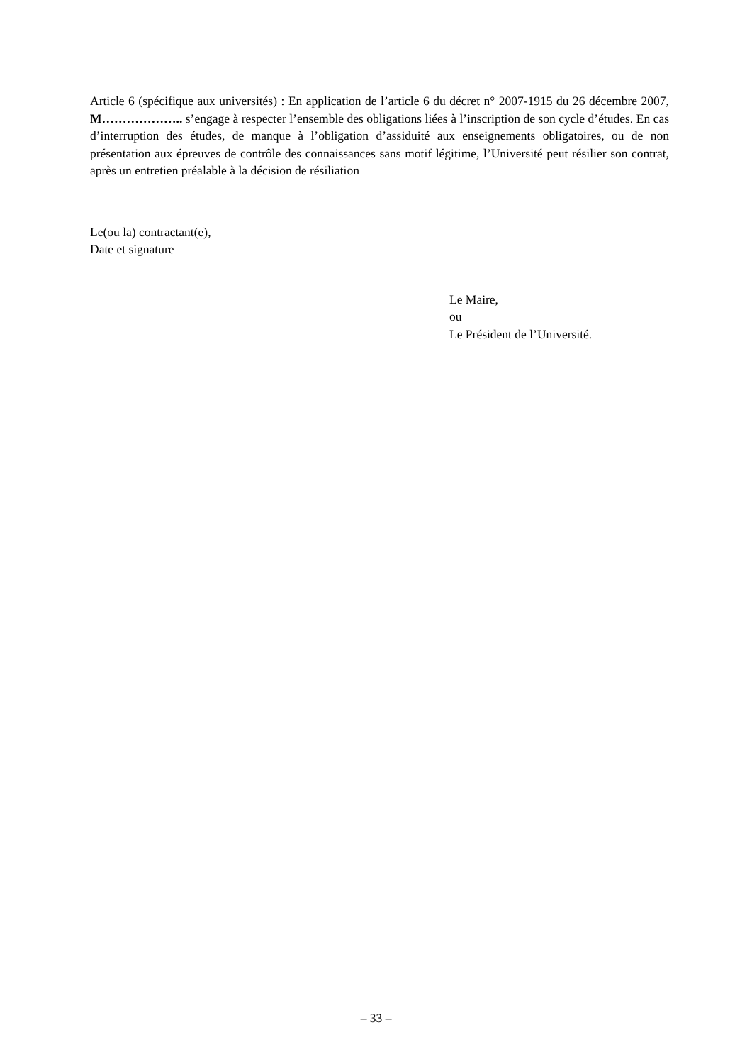Article 6 (spécifique aux universités) : En application de l’article 6 du décret n° 2007-1915 du 26 décembre 2007, M……………….. s’engage à respecter l’ensemble des obligations liées à l’inscription de son cycle d’études. En cas d’interruption des études, de manque à l’obligation d’assiduité aux enseignements obligatoires, ou de non présentation aux épreuves de contrôle des connaissances sans motif légitime, l’Université peut résilier son contrat, après un entretien préalable à la décision de résiliation
Le(ou la) contractant(e),
Date et signature
Le Maire,
ou
Le Président de l’Université.
– 33 –